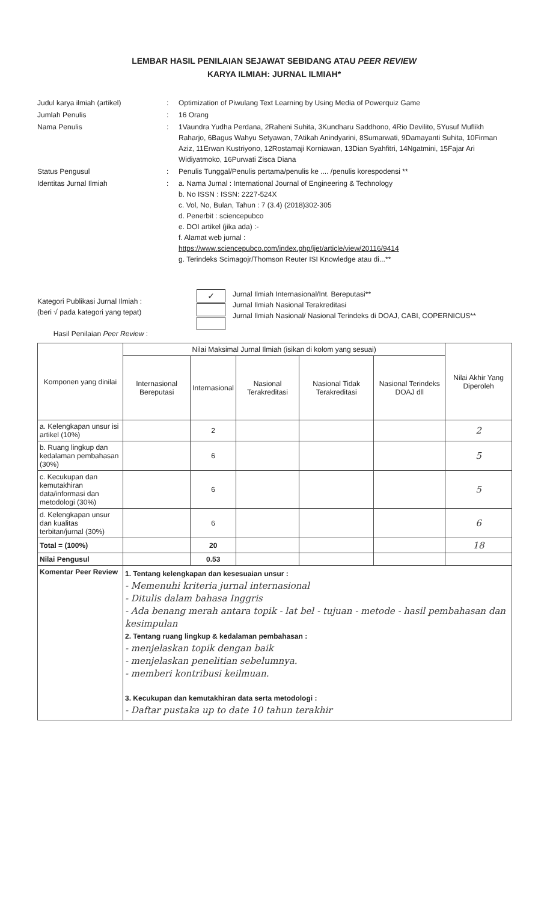LEMBAR HASIL PENILAIAN SEJAWAT SEBIDANG ATAU PEER REVIEW
KARYA ILMIAH: JURNAL ILMIAH*
Judul karya ilmiah (artikel)
:
Optimization of Piwulang Text Learning by Using Media of Powerquiz Game
Jumlah Penulis
:
16 Orang
Nama Penulis
:
1Vaundra Yudha Perdana, 2Raheni Suhita, 3Kundharu Saddhono, 4Rio Devilito, 5Yusuf Muflikh Raharjo, 6Bagus Wahyu Setyawan, 7Atikah Anindyarini, 8Sumarwati, 9Damayanti Suhita, 10Firman Aziz, 11Erwan Kustriyono, 12Rostamaji Korniawan, 13Dian Syahfitri, 14Ngatmini, 15Fajar Ari Widiyatmoko, 16Purwati Zisca Diana
Status Pengusul
:
Penulis Tunggal/Penulis pertama/penulis ke .... /penulis korespodensi **
Identitas Jurnal Ilmiah
:
a. Nama Jurnal : International Journal of Engineering & Technology
b. No ISSN : ISSN: 2227-524X
c. Vol, No, Bulan, Tahun : 7 (3.4) (2018)302-305
d. Penerbit : sciencepubco
e. DOI artikel (jika ada) :-
f. Alamat web jurnal :
https://www.sciencepubco.com/index.php/ijet/article/view/20116/9414
g. Terindeks Scimagojr/Thomson Reuter ISI Knowledge atau di...**
Kategori Publikasi Jurnal Ilmiah :
(beri √ pada kategori yang tepat)
Hasil Penilaian Peer Review :
✓
Jurnal Ilmiah Internasional/Int. Bereputasi**
Jurnal Ilmiah Nasional Terakreditasi
Jurnal Ilmiah Nasional/ Nasional Terindeks di DOAJ, CABI, COPERNICUS**
| Komponen yang dinilai | Nilai Maksimal Jurnal Ilmiah (isikan di kolom yang sesuai) | | | | | Nilai Akhir Yang Diperoleh |
| --- | --- | --- | --- | --- | --- | --- |
| | Internasional Bereputasi | Internasional | Nasional Terakreditasi | Nasional Tidak Terakreditasi | Nasional Terindeks DOAJ dll | |
| a. Kelengkapan unsur isi artikel (10%) | | 2 | | | | 2 |
| b. Ruang lingkup dan kedalaman pembahasan (30%) | | 6 | | | | 5 |
| c. Kecukupan dan kemutakhiran data/informasi dan metodologi (30%) | | 6 | | | | 5 |
| d. Kelengkapan unsur dan kualitas terbitan/jurnal (30%) | | 6 | | | | 6 |
| Total = (100%) | | 20 | | | | 18 |
| Nilai Pengusul | | 0.53 | | | | |
| Komentar Peer Review | 1. Tentang kelengkapan dan kesesuaian unsur : - Memenuhi kriteria jurnal internasional - Ditulis dalam bahasa Inggris - Ada benang merah antara topik - lat bel - tujuan - metode - hasil pembahasan dan kesimpulan 2. Tentang ruang lingkup & kedalaman pembahasan : - menjelaskan topik dengan baik - menjelaskan penelitian sebelumnya. - memberi kontribusi keilmuan. 3. Kecukupan dan kemutakhiran data serta metodologi : - Daftar pustaka up to date 10 tahun terakhir | | | | | |